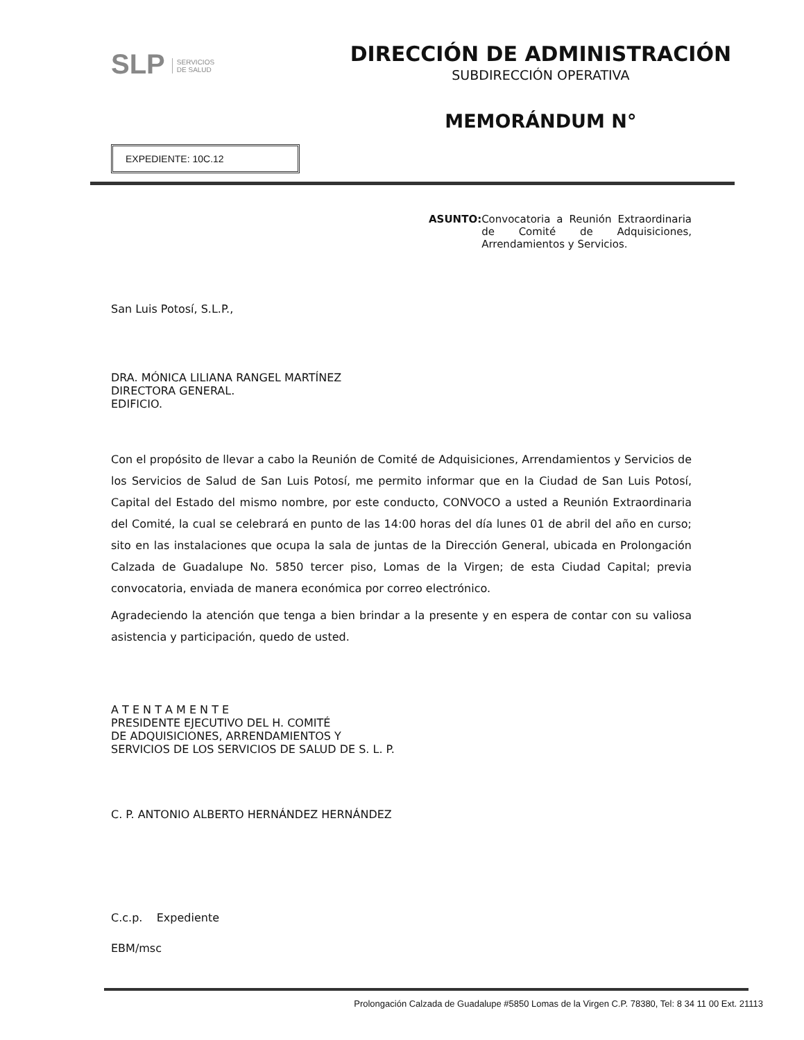SLP SERVICIOS
DE SALUD
DIRECCIÓN DE ADMINISTRACIÓN
SUBDIRECCIÓN OPERATIVA
MEMORÁNDUM N°
EXPEDIENTE: 10C.12
ASUNTO: Convocatoria a Reunión Extraordinaria de Comité de Adquisiciones, Arrendamientos y Servicios.
San Luis Potosí, S.L.P.,
DRA. MÓNICA LILIANA RANGEL MARTÍNEZ
DIRECTORA GENERAL.
EDIFICIO.
Con el propósito de llevar a cabo la Reunión de Comité de Adquisiciones, Arrendamientos y Servicios de los Servicios de Salud de San Luis Potosí, me permito informar que en la Ciudad de San Luis Potosí, Capital del Estado del mismo nombre, por este conducto, CONVOCO a usted a Reunión Extraordinaria del Comité, la cual se celebrará en punto de las 14:00 horas del día lunes 01 de abril del año en curso; sito en las instalaciones que ocupa la sala de juntas de la Dirección General, ubicada en Prolongación Calzada de Guadalupe No. 5850 tercer piso, Lomas de la Virgen; de esta Ciudad Capital; previa convocatoria, enviada de manera económica por correo electrónico.
Agradeciendo la atención que tenga a bien brindar a la presente y en espera de contar con su valiosa asistencia y participación, quedo de usted.
A T E N T A M E N T E
PRESIDENTE EJECUTIVO DEL H. COMITÉ
DE ADQUISICIONES, ARRENDAMIENTOS Y
SERVICIOS DE LOS SERVICIOS DE SALUD DE S. L. P.
C. P. ANTONIO ALBERTO HERNÁNDEZ HERNÁNDEZ
C.c.p. Expediente
EBM/msc
Prolongación Calzada de Guadalupe #5850 Lomas de la Virgen C.P. 78380, Tel: 8 34 11 00 Ext. 21113